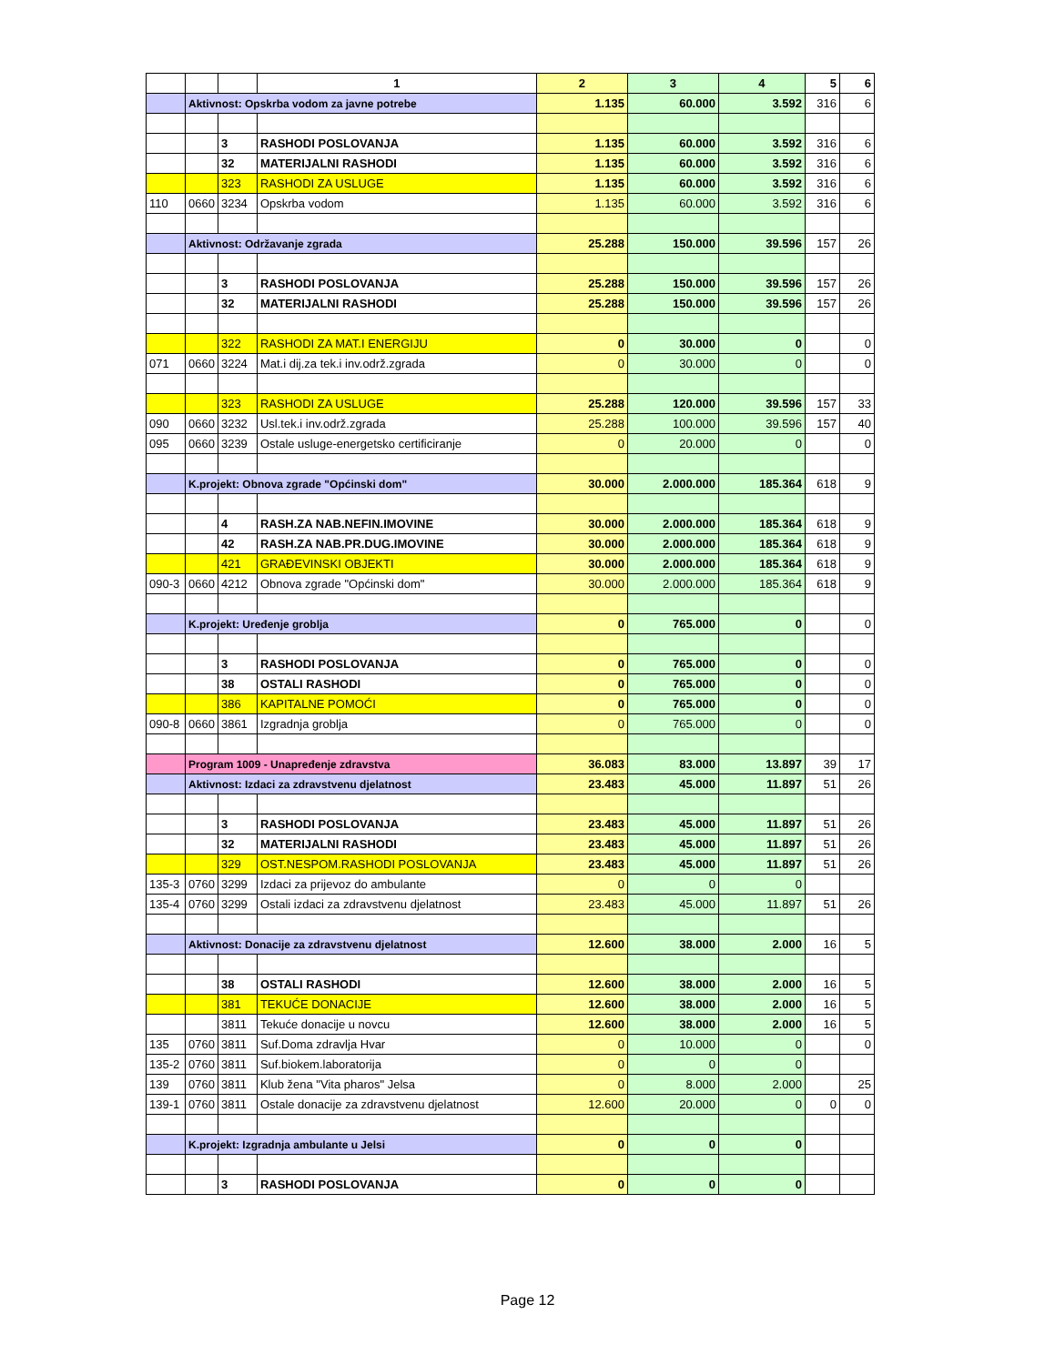| | | | 1 | 2 | 3 | 4 | 5 | 6 |
| | Aktivnost: Opskrba vodom za javne potrebe | | | 1.135 | 60.000 | 3.592 | 316 | 6 |
| | | 3 | RASHODI POSLOVANJA | 1.135 | 60.000 | 3.592 | 316 | 6 |
| | | 32 | MATERIJALNI RASHODI | 1.135 | 60.000 | 3.592 | 316 | 6 |
| | | 323 | RASHODI ZA USLUGE | 1.135 | 60.000 | 3.592 | 316 | 6 |
| 110 | 0660 | 3234 | Opskrba vodom | 1.135 | 60.000 | 3.592 | 316 | 6 |
| | Aktivnost: Održavanje zgrada | | | 25.288 | 150.000 | 39.596 | 157 | 26 |
| | | 3 | RASHODI POSLOVANJA | 25.288 | 150.000 | 39.596 | 157 | 26 |
| | | 32 | MATERIJALNI RASHODI | 25.288 | 150.000 | 39.596 | 157 | 26 |
| | | 322 | RASHODI ZA MAT.I ENERGIJU | 0 | 30.000 | 0 | | 0 |
| 071 | 0660 | 3224 | Mat.i dij.za tek.i inv.održ.zgrada | 0 | 30.000 | 0 | | 0 |
| | | 323 | RASHODI ZA USLUGE | 25.288 | 120.000 | 39.596 | 157 | 33 |
| 090 | 0660 | 3232 | Usl.tek.i inv.održ.zgrada | 25.288 | 100.000 | 39.596 | 157 | 40 |
| 095 | 0660 | 3239 | Ostale usluge-energetsko certificiranje | 0 | 20.000 | 0 | | 0 |
| | K.projekt: Obnova zgrade "Općinski dom" | | | 30.000 | 2.000.000 | 185.364 | 618 | 9 |
| | | 4 | RASH.ZA NAB.NEFIN.IMOVINE | 30.000 | 2.000.000 | 185.364 | 618 | 9 |
| | | 42 | RASH.ZA NAB.PR.DUG.IMOVINE | 30.000 | 2.000.000 | 185.364 | 618 | 9 |
| | | 421 | GRAĐEVINSKI OBJEKTI | 30.000 | 2.000.000 | 185.364 | 618 | 9 |
| 090-3 | 0660 | 4212 | Obnova zgrade "Općinski dom" | 30.000 | 2.000.000 | 185.364 | 618 | 9 |
| | K.projekt: Uređenje groblja | | | 0 | 765.000 | 0 | | 0 |
| | | 3 | RASHODI POSLOVANJA | 0 | 765.000 | 0 | | 0 |
| | | 38 | OSTALI RASHODI | 0 | 765.000 | 0 | | 0 |
| | | 386 | KAPITALNE POMOĆI | 0 | 765.000 | 0 | | 0 |
| 090-8 | 0660 | 3861 | Izgradnja groblja | 0 | 765.000 | 0 | | 0 |
| | Program 1009 - Unapređenje zdravstva | | | 36.083 | 83.000 | 13.897 | 39 | 17 |
| | Aktivnost: Izdaci za zdravstvenu djelatnost | | | 23.483 | 45.000 | 11.897 | 51 | 26 |
| | | 3 | RASHODI POSLOVANJA | 23.483 | 45.000 | 11.897 | 51 | 26 |
| | | 32 | MATERIJALNI RASHODI | 23.483 | 45.000 | 11.897 | 51 | 26 |
| | | 329 | OST.NESPOM.RASHODI POSLOVANJA | 23.483 | 45.000 | 11.897 | 51 | 26 |
| 135-3 | 0760 | 3299 | Izdaci za prijevoz do ambulante | 0 | 0 | 0 | | |
| 135-4 | 0760 | 3299 | Ostali izdaci za zdravstvenu djelatnost | 23.483 | 45.000 | 11.897 | 51 | 26 |
| | Aktivnost: Donacije za zdravstvenu djelatnost | | | 12.600 | 38.000 | 2.000 | 16 | 5 |
| | | 38 | OSTALI RASHODI | 12.600 | 38.000 | 2.000 | 16 | 5 |
| | | 381 | TEKUĆE DONACIJE | 12.600 | 38.000 | 2.000 | 16 | 5 |
| | | 3811 | Tekuće donacije u novcu | 12.600 | 38.000 | 2.000 | 16 | 5 |
| 135 | 0760 | 3811 | Suf.Doma zdravlja Hvar | 0 | 10.000 | 0 | | 0 |
| 135-2 | 0760 | 3811 | Suf.biokem.laboratorija | 0 | 0 | 0 | | |
| 139 | 0760 | 3811 | Klub žena "Vita pharos" Jelsa | 0 | 8.000 | 2.000 | | 25 |
| 139-1 | 0760 | 3811 | Ostale donacije za zdravstvenu djelatnost | 12.600 | 20.000 | 0 | 0 | 0 |
| | K.projekt: Izgradnja ambulante u Jelsi | | | 0 | 0 | 0 | | |
| | | 3 | RASHODI POSLOVANJA | 0 | 0 | 0 | | |
Page 12